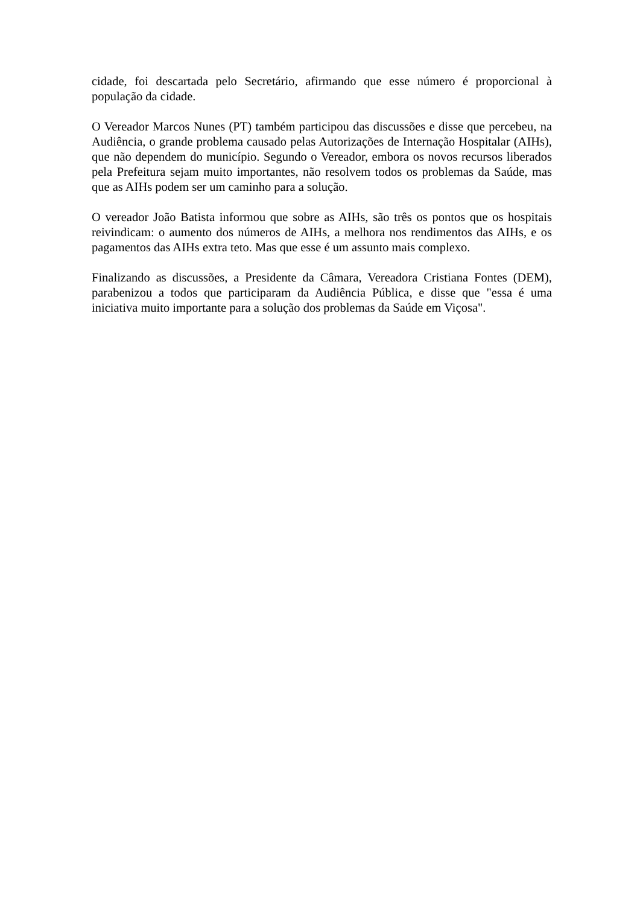cidade, foi descartada pelo Secretário, afirmando que esse número é proporcional à população da cidade.
O Vereador Marcos Nunes (PT) também participou das discussões e disse que percebeu, na Audiência, o grande problema causado pelas Autorizações de Internação Hospitalar (AIHs), que não dependem do município. Segundo o Vereador, embora os novos recursos liberados pela Prefeitura sejam muito importantes, não resolvem todos os problemas da Saúde, mas que as AIHs podem ser um caminho para a solução.
O vereador João Batista informou que sobre as AIHs, são três os pontos que os hospitais reivindicam: o aumento dos números de AIHs, a melhora nos rendimentos das AIHs, e os pagamentos das AIHs extra teto. Mas que esse é um assunto mais complexo.
Finalizando as discussões, a Presidente da Câmara, Vereadora Cristiana Fontes (DEM), parabenizou a todos que participaram da Audiência Pública, e disse que "essa é uma iniciativa muito importante para a solução dos problemas da Saúde em Viçosa".